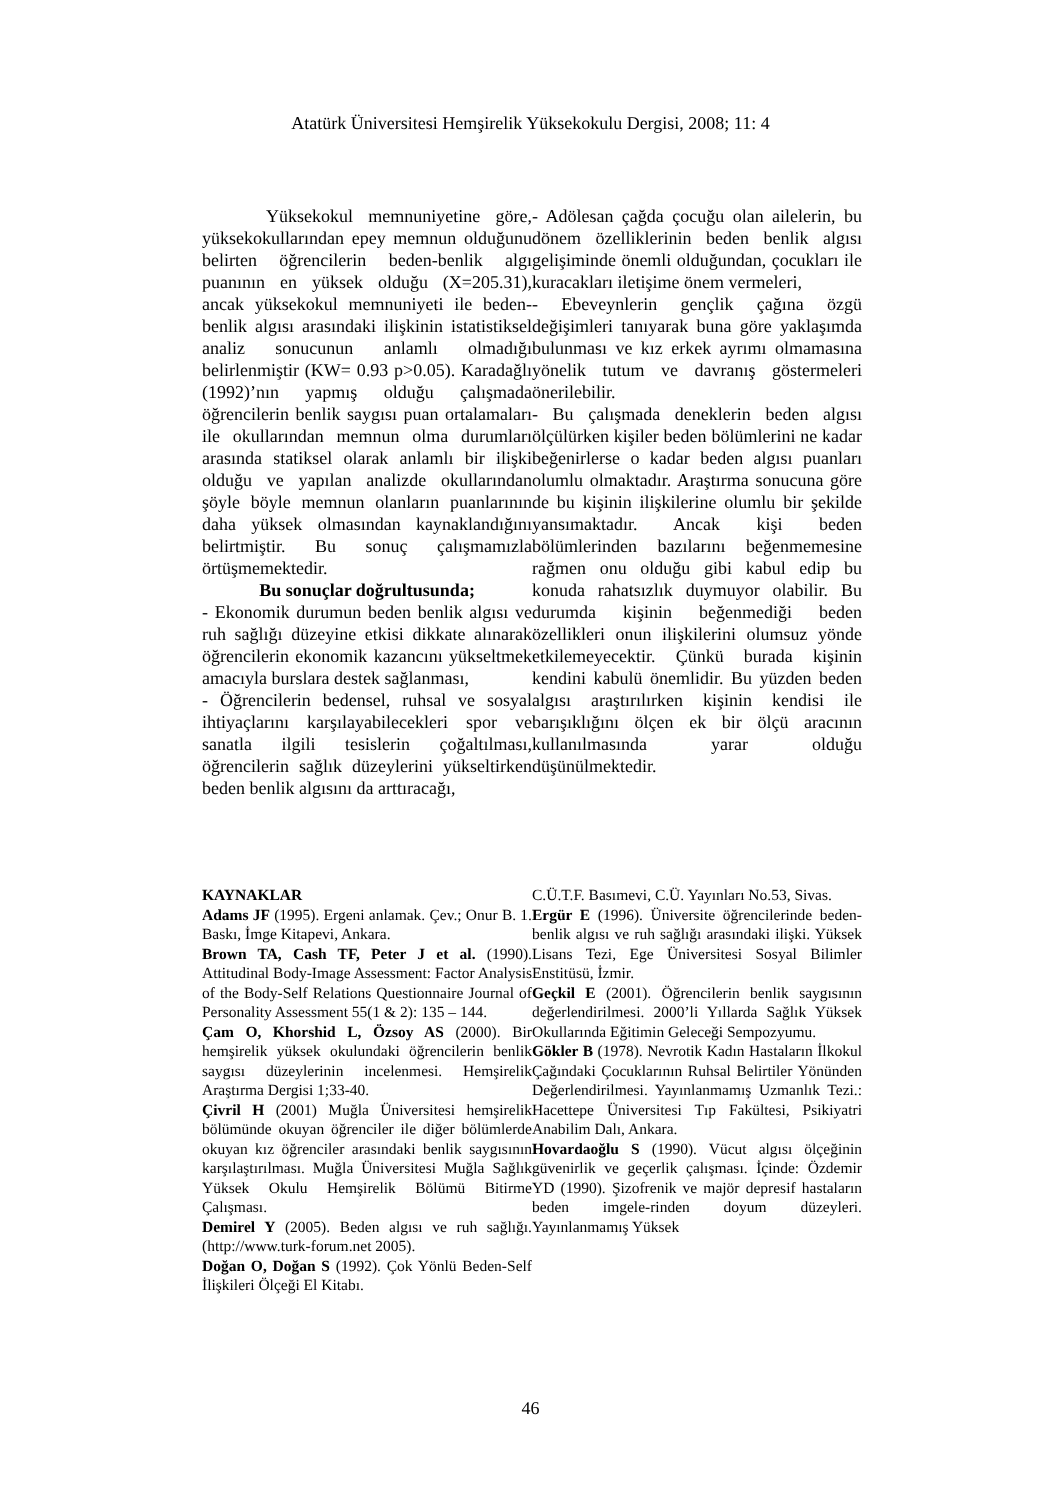Atatürk Üniversitesi Hemşirelik Yüksekokulu Dergisi, 2008; 11: 4
Yüksekokul memnuniyetine göre, yüksekokullarından epey memnun olduğunu belirten öğrencilerin beden-benlik algı puanının en yüksek olduğu (X=205.31), ancak yüksekokul memnuniyeti ile beden-benlik algısı arasındaki ilişkinin istatistiksel analiz sonucunun anlamlı olmadığı belirlenmiştir (KW= 0.93 p>0.05). Karadağlı (1992)’nın yapmış olduğu çalışmada öğrencilerin benlik saygısı puan ortalamaları ile okullarından memnun olma durumları arasında statiksel olarak anlamlı bir ilişki olduğu ve yapılan analizde okullarından şöyle böyle memnun olanların puanlarının daha yüksek olmasından kaynaklandığını belirtmiştir. Bu sonuç çalışmamızla örtüşmemektedir.
Bu sonuçlar doğrultusunda;
- Ekonomik durumun beden benlik algısı ve ruh sağlığı düzeyine etkisi dikkate alınarak öğrencilerin ekonomik kazancını yükseltmek amacıyla burslara destek sağlanması,
- Öğrencilerin bedensel, ruhsal ve sosyal ihtiyaçlarını karşılayabilecekleri spor ve sanatla ilgili tesislerin çoğaltılması, öğrencilerin sağlık düzeylerini yükseltirken beden benlik algısını da arttıracağı,
- Adölesan çağda çocuğu olan ailelerin, bu dönem özelliklerinin beden benlik algısı gelişiminde önemli olduğundan, çocukları ile kuracakları iletişime önem vermeleri,
- Ebeveynlerin gençlik çağına özgü değişimleri tanıyarak buna göre yaklaşımda bulunması ve kız erkek ayrımı olmamasına yönelik tutum ve davranış göstermeleri önerilebilir.
- Bu çalışmada deneklerin beden algısı ölçülürken kişiler beden bölümlerini ne kadar beğenirlerse o kadar beden algısı puanları olumlu olmaktadır. Araştırma sonucuna göre de bu kişinin ilişkilerine olumlu bir şekilde yansımaktadır. Ancak kişi beden bölümlerinden bazılarını beğenmemesine rağmen onu olduğu gibi kabul edip bu konuda rahatsızlık duymuyor olabilir. Bu durumda kişinin beğenmediği beden özellikleri onun ilişkilerini olumsuz yönde etkilemeyecektir. Çünkü burada kişinin kendini kabulü önemlidir. Bu yüzden beden algısı araştırılırken kişinin kendisi ile barışıklığını ölçen ek bir ölçü aracının kullanılmasında yarar olduğu düşünülmektedir.
KAYNAKLAR
Adams JF (1995). Ergeni anlamak. Çev.; Onur B. 1. Baskı, İmge Kitapevi, Ankara.
Brown TA, Cash TF, Peter J et al. (1990). Attitudinal Body-Image Assessment: Factor Analysis of the Body-Self Relations Questionnaire Journal of Personality Assessment 55(1 & 2): 135 – 144.
Çam O, Khorshid L, Özsoy AS (2000). Bir hemşirelik yüksek okulundaki öğrencilerin benlik saygısı düzeylerinin incelenmesi. Hemşirelik Araştırma Dergisi 1;33-40.
Çivril H (2001) Muğla Üniversitesi hemşirelik bölümünde okuyan öğrenciler ile diğer bölümlerde okuyan kız öğrenciler arasındaki benlik saygısının karşılaştırılması. Muğla Üniversitesi Muğla Sağlık Yüksek Okulu Hemşirelik Bölümü Bitirme Çalışması.
Demirel Y (2005). Beden algısı ve ruh sağlığı. (http://www.turk-forum.net 2005).
Doğan O, Doğan S (1992). Çok Yönlü Beden-Self İlişkileri Ölçeği El Kitabı.
C.Ü.T.F. Basımevi, C.Ü. Yayınları No.53, Sivas.
Ergür E (1996). Üniversite öğrencilerinde beden-benlik algısı ve ruh sağlığı arasındaki ilişki. Yüksek Lisans Tezi, Ege Üniversitesi Sosyal Bilimler Enstitüsü, İzmir.
Geçkil E (2001). Öğrencilerin benlik saygısının değerlendirilmesi. 2000’li Yıllarda Sağlık Yüksek Okullarında Eğitimin Geleceği Sempozyumu.
Gökler B (1978). Nevrotik Kadın Hastaların İlkokul Çağındaki Çocuklarının Ruhsal Belirtiler Yönünden Değerlendirilmesi. Yayınlanmamış Uzmanlık Tezi.: Hacettepe Üniversitesi Tıp Fakültesi, Psikiyatri Anabilim Dalı, Ankara.
Hovardaoğlu S (1990). Vücut algısı ölçeğinin güvenirlik ve geçerlik çalışması. İçinde: Özdemir YD (1990). Şizofrenik ve majör depresif hastaların beden imgele-rinden doyum düzeyleri. Yayınlanmamış Yüksek
46